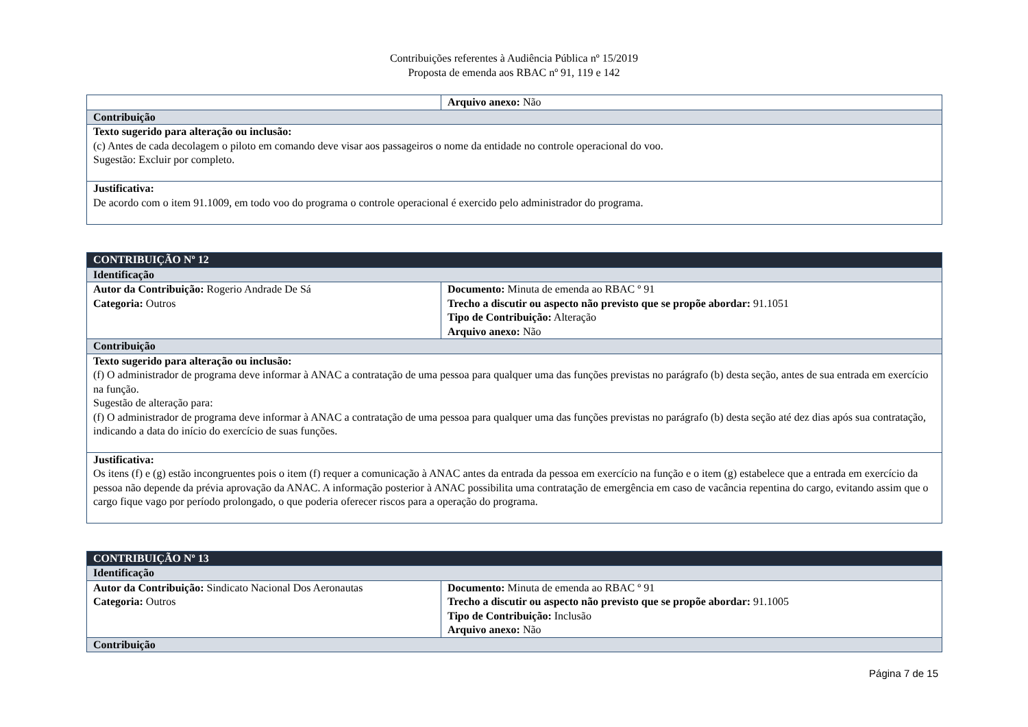Contribuições referentes à Audiência Pública nº 15/2019
Proposta de emenda aos RBAC nº 91, 119 e 142
| | Arquivo anexo: Não |
| Contribuição | |
| Texto sugerido para alteração ou inclusão: (c) Antes de cada decolagem o piloto em comando deve visar aos passageiros o nome da entidade no controle operacional do voo. Sugestão: Excluir por completo. | |
| Justificativa: De acordo com o item 91.1009, em todo voo do programa o controle operacional é exercido pelo administrador do programa. | |
| CONTRIBUIÇÃO Nº 12 | |
| Identificação | |
| Autor da Contribuição: Rogerio Andrade De Sá Categoria: Outros | Documento: Minuta de emenda ao RBAC º 91 Trecho a discutir ou aspecto não previsto que se propõe abordar: 91.1051 Tipo de Contribuição: Alteração Arquivo anexo: Não |
| Contribuição | |
| Texto sugerido para alteração ou inclusão: (f) O administrador de programa deve informar à ANAC a contratação de uma pessoa para qualquer uma das funções previstas no parágrafo (b) desta seção, antes de sua entrada em exercício na função. Sugestão de alteração para: (f) O administrador de programa deve informar à ANAC a contratação de uma pessoa para qualquer uma das funções previstas no parágrafo (b) desta seção até dez dias após sua contratação, indicando a data do início do exercício de suas funções. | |
| Justificativa: Os itens (f) e (g) estão incongruentes pois o item (f) requer a comunicação à ANAC antes da entrada da pessoa em exercício na função e o item (g) estabelece que a entrada em exercício da pessoa não depende da prévia aprovação da ANAC. A informação posterior à ANAC possibilita uma contratação de emergência em caso de vacância repentina do cargo, evitando assim que o cargo fique vago por período prolongado, o que poderia oferecer riscos para a operação do programa. | |
| CONTRIBUIÇÃO Nº 13 | |
| Identificação | |
| Autor da Contribuição: Sindicato Nacional Dos Aeronautas Categoria: Outros | Documento: Minuta de emenda ao RBAC º 91 Trecho a discutir ou aspecto não previsto que se propõe abordar: 91.1005 Tipo de Contribuição: Inclusão Arquivo anexo: Não |
| Contribuição | |
Página 7 de 15